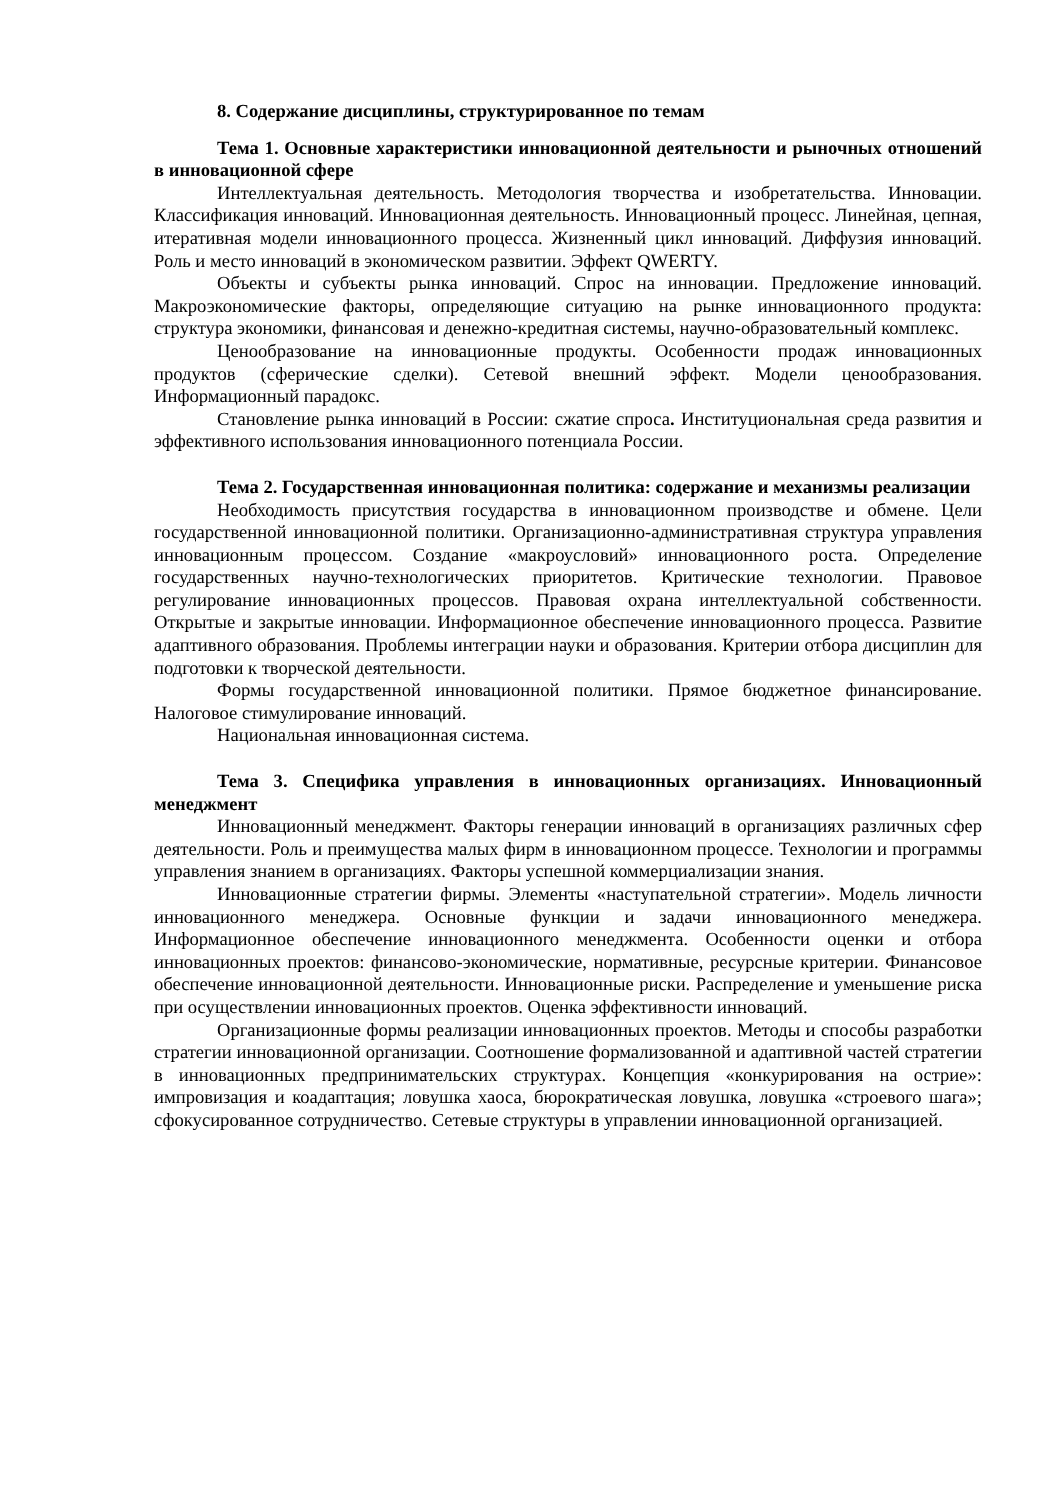8. Содержание дисциплины, структурированное по темам
Тема 1. Основные характеристики инновационной деятельности и рыночных отношений в инновационной сфере
Интеллектуальная деятельность. Методология творчества и изобретательства. Инновации. Классификация инноваций. Инновационная деятельность. Инновационный процесс. Линейная, цепная, итеративная модели инновационного процесса. Жизненный цикл инноваций. Диффузия инноваций. Роль и место инноваций в экономическом развитии. Эффект QWERTY.
Объекты и субъекты рынка инноваций. Спрос на инновации. Предложение инноваций. Макроэкономические факторы, определяющие ситуацию на рынке инновационного продукта: структура экономики, финансовая и денежно-кредитная системы, научно-образовательный комплекс.
Ценообразование на инновационные продукты. Особенности продаж инновационных продуктов (сферические сделки). Сетевой внешний эффект. Модели ценообразования. Информационный парадокс.
Становление рынка инноваций в России: сжатие спроса. Институциональная среда развития и эффективного использования инновационного потенциала России.
Тема 2. Государственная инновационная политика: содержание и механизмы реализации
Необходимость присутствия государства в инновационном производстве и обмене. Цели государственной инновационной политики. Организационно-административная структура управления инновационным процессом. Создание «макроусловий» инновационного роста. Определение государственных научно-технологических приоритетов. Критические технологии. Правовое регулирование инновационных процессов. Правовая охрана интеллектуальной собственности. Открытые и закрытые инновации. Информационное обеспечение инновационного процесса. Развитие адаптивного образования. Проблемы интеграции науки и образования. Критерии отбора дисциплин для подготовки к творческой деятельности.
Формы государственной инновационной политики. Прямое бюджетное финансирование. Налоговое стимулирование инноваций.
Национальная инновационная система.
Тема 3. Специфика управления в инновационных организациях. Инновационный менеджмент
Инновационный менеджмент. Факторы генерации инноваций в организациях различных сфер деятельности. Роль и преимущества малых фирм в инновационном процессе. Технологии и программы управления знанием в организациях. Факторы успешной коммерциализации знания.
Инновационные стратегии фирмы. Элементы «наступательной стратегии». Модель личности инновационного менеджера. Основные функции и задачи инновационного менеджера. Информационное обеспечение инновационного менеджмента. Особенности оценки и отбора инновационных проектов: финансово-экономические, нормативные, ресурсные критерии. Финансовое обеспечение инновационной деятельности. Инновационные риски. Распределение и уменьшение риска при осуществлении инновационных проектов. Оценка эффективности инноваций.
Организационные формы реализации инновационных проектов. Методы и способы разработки стратегии инновационной организации. Соотношение формализованной и адаптивной частей стратегии в инновационных предпринимательских структурах. Концепция «конкурирования на острие»: импровизация и коадаптация; ловушка хаоса, бюрократическая ловушка, ловушка «строевого шага»; сфокусированное сотрудничество. Сетевые структуры в управлении инновационной организацией.